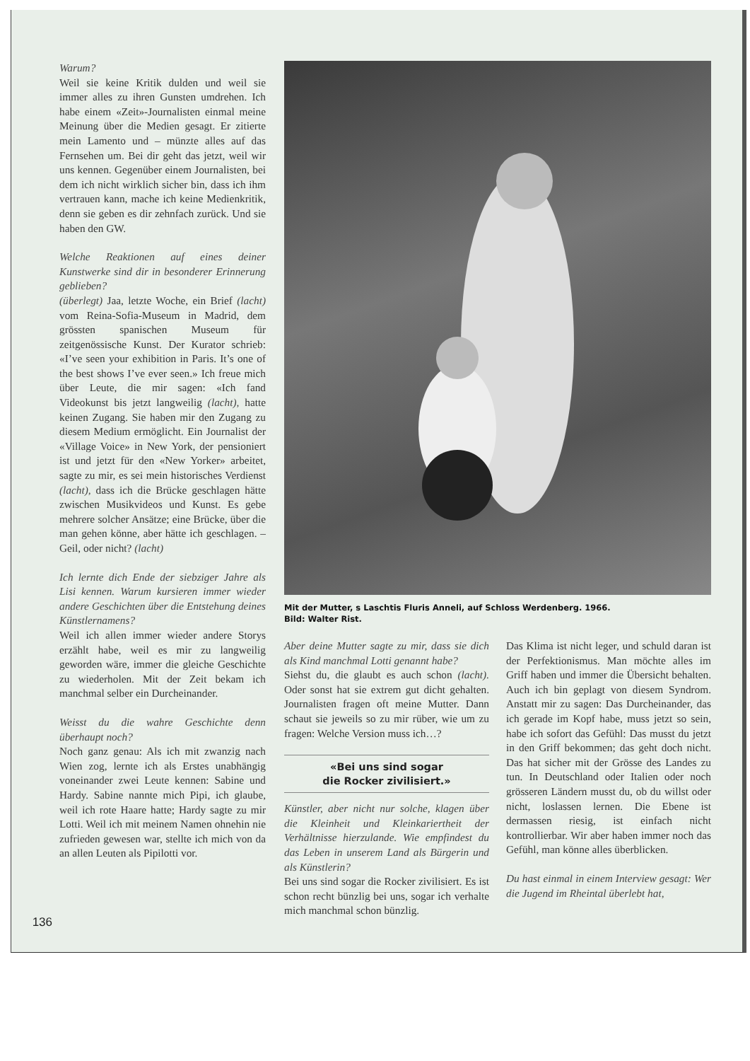136
Warum?
Weil sie keine Kritik dulden und weil sie immer alles zu ihren Gunsten umdrehen. Ich habe einem «Zeit»-Journalisten einmal meine Meinung über die Medien gesagt. Er zitierte mein Lamento und – münzte alles auf das Fernsehen um. Bei dir geht das jetzt, weil wir uns kennen. Gegenüber einem Journalisten, bei dem ich nicht wirklich sicher bin, dass ich ihm vertrauen kann, mache ich keine Medienkritik, denn sie geben es dir zehnfach zurück. Und sie haben den GW.
Welche Reaktionen auf eines deiner Kunstwerke sind dir in besonderer Erinnerung geblieben?
(überlegt) Jaa, letzte Woche, ein Brief (lacht) vom Reina-Sofia-Museum in Madrid, dem grössten spanischen Museum für zeitgenössische Kunst. Der Kurator schrieb: «I’ve seen your exhibition in Paris. It’s one of the best shows I’ve ever seen.» Ich freue mich über Leute, die mir sagen: «Ich fand Videokunst bis jetzt langweilig (lacht), hatte keinen Zugang. Sie haben mir den Zugang zu diesem Medium ermöglicht. Ein Journalist der «Village Voice» in New York, der pensioniert ist und jetzt für den «New Yorker» arbeitet, sagte zu mir, es sei mein historisches Verdienst (lacht), dass ich die Brücke geschlagen hätte zwischen Musikvideos und Kunst. Es gebe mehrere solcher Ansätze; eine Brücke, über die man gehen könne, aber hätte ich geschlagen. – Geil, oder nicht? (lacht)
Ich lernte dich Ende der siebziger Jahre als Lisi kennen. Warum kursieren immer wieder andere Geschichten über die Entstehung deines Künstlernamens?
Weil ich allen immer wieder andere Storys erzählt habe, weil es mir zu langweilig geworden wäre, immer die gleiche Geschichte zu wiederholen. Mit der Zeit bekam ich manchmal selber ein Durcheinander.
Weisst du die wahre Geschichte denn überhaupt noch?
Noch ganz genau: Als ich mit zwanzig nach Wien zog, lernte ich als Erstes unabhängig voneinander zwei Leute kennen: Sabine und Hardy. Sabine nannte mich Pipi, ich glaube, weil ich rote Haare hatte; Hardy sagte zu mir Lotti. Weil ich mit meinem Namen ohnehin nie zufrieden gewesen war, stellte ich mich von da an allen Leuten als Pipilotti vor.
Mit der Mutter, s Laschtis Fluris Anneli, auf Schloss Werdenberg. 1966.
Bild: Walter Rist.
Aber deine Mutter sagte zu mir, dass sie dich als Kind manchmal Lotti genannt habe?
Siehst du, die glaubt es auch schon (lacht). Oder sonst hat sie extrem gut dicht gehalten. Journalisten fragen oft meine Mutter. Dann schaut sie jeweils so zu mir rüber, wie um zu fragen: Welche Version muss ich…?
«Bei uns sind sogar
die Rocker zivilisiert.»
Künstler, aber nicht nur solche, klagen über die Kleinheit und Kleinkariertheit der Verhältnisse hierzulande. Wie empfindest du das Leben in unserem Land als Bürgerin und als Künstlerin?
Bei uns sind sogar die Rocker zivilisiert. Es ist schon recht bünzlig bei uns, sogar ich verhalte mich manchmal schon bünzlig.
Das Klima ist nicht leger, und schuld daran ist der Perfektionismus. Man möchte alles im Griff haben und immer die Übersicht behalten. Auch ich bin geplagt von diesem Syndrom. Anstatt mir zu sagen: Das Durcheinander, das ich gerade im Kopf habe, muss jetzt so sein, habe ich sofort das Gefühl: Das musst du jetzt in den Griff bekommen; das geht doch nicht. Das hat sicher mit der Grösse des Landes zu tun. In Deutschland oder Italien oder noch grösseren Ländern musst du, ob du willst oder nicht, loslassen lernen. Die Ebene ist dermassen riesig, ist einfach nicht kontrollierbar. Wir aber haben immer noch das Gefühl, man könne alles überblicken.
Du hast einmal in einem Interview gesagt: Wer die Jugend im Rheintal überlebt hat,